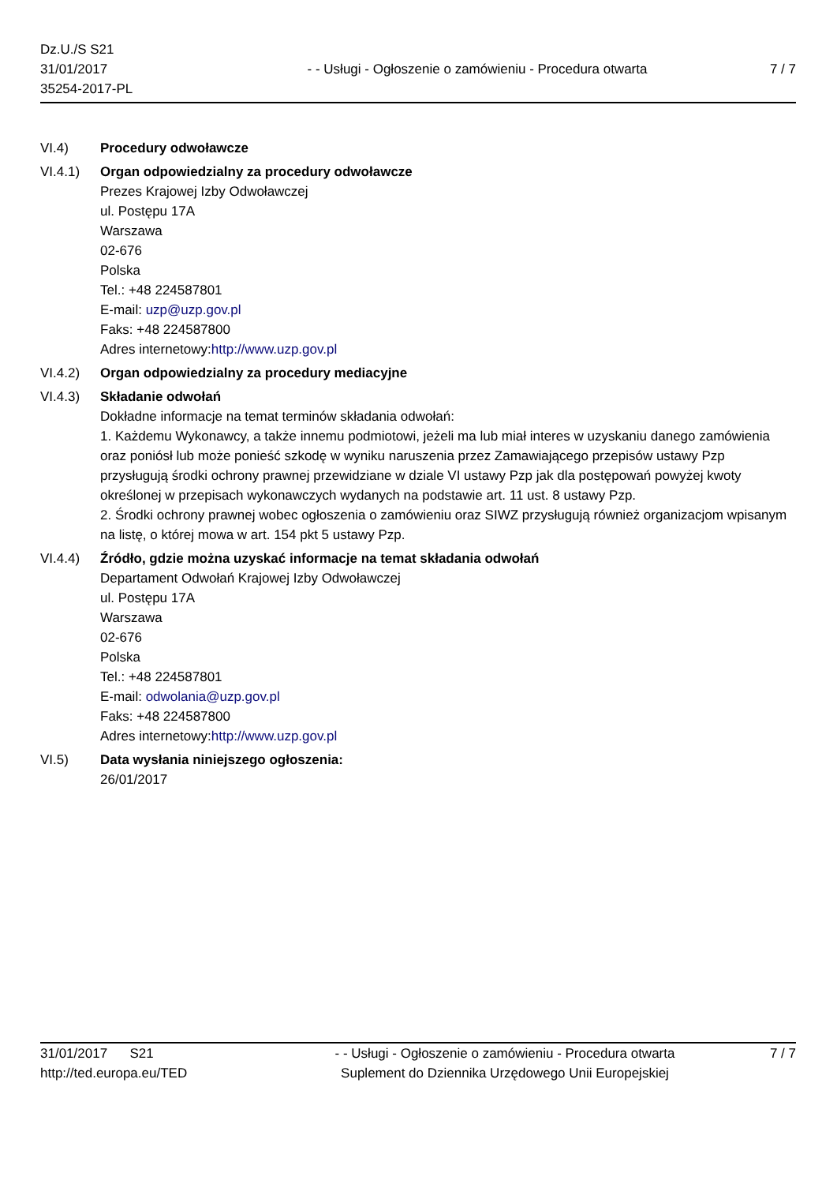Dz.U./S S21
31/01/2017
35254-2017-PL
- - Usługi - Ogłoszenie o zamówieniu - Procedura otwarta
7 / 7
VI.4) Procedury odwoławcze
VI.4.1) Organ odpowiedzialny za procedury odwoławcze
Prezes Krajowej Izby Odwoławczej
ul. Postępu 17A
Warszawa
02-676
Polska
Tel.: +48 224587801
E-mail: uzp@uzp.gov.pl
Faks: +48 224587800
Adres internetowy:http://www.uzp.gov.pl
VI.4.2) Organ odpowiedzialny za procedury mediacyjne
VI.4.3) Składanie odwołań
Dokładne informacje na temat terminów składania odwołań:
1. Każdemu Wykonawcy, a także innemu podmiotowi, jeżeli ma lub miał interes w uzyskaniu danego zamówienia oraz poniósł lub może ponieść szkodę w wyniku naruszenia przez Zamawiającego przepisów ustawy Pzp przysługują środki ochrony prawnej przewidziane w dziale VI ustawy Pzp jak dla postępowań powyżej kwoty określonej w przepisach wykonawczych wydanych na podstawie art. 11 ust. 8 ustawy Pzp.
2. Środki ochrony prawnej wobec ogłoszenia o zamówieniu oraz SIWZ przysługują również organizacjom wpisanym na listę, o której mowa w art. 154 pkt 5 ustawy Pzp.
VI.4.4) Źródło, gdzie można uzyskać informacje na temat składania odwołań
Departament Odwołań Krajowej Izby Odwoławczej
ul. Postępu 17A
Warszawa
02-676
Polska
Tel.: +48 224587801
E-mail: odwolania@uzp.gov.pl
Faks: +48 224587800
Adres internetowy:http://www.uzp.gov.pl
VI.5) Data wysłania niniejszego ogłoszenia:
26/01/2017
31/01/2017 S21
http://ted.europa.eu/TED
- - Usługi - Ogłoszenie o zamówieniu - Procedura otwarta
Suplement do Dziennika Urzędowego Unii Europejskiej
7 / 7